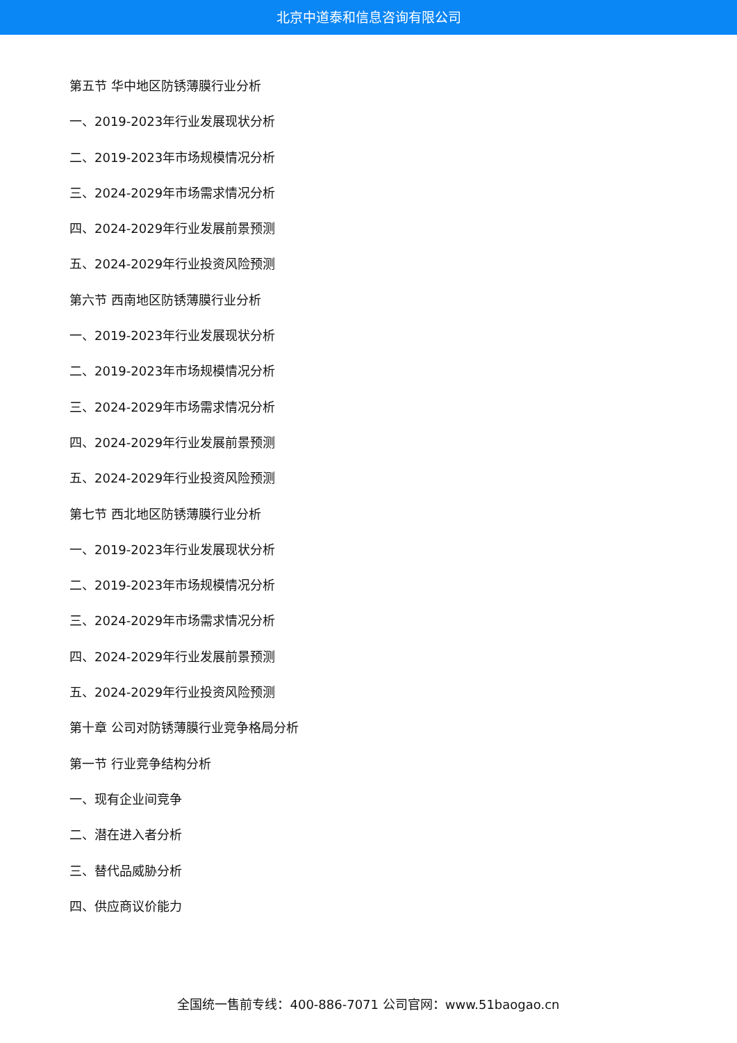北京中道泰和信息咨询有限公司
第五节 华中地区防锈薄膜行业分析
一、2019-2023年行业发展现状分析
二、2019-2023年市场规模情况分析
三、2024-2029年市场需求情况分析
四、2024-2029年行业发展前景预测
五、2024-2029年行业投资风险预测
第六节 西南地区防锈薄膜行业分析
一、2019-2023年行业发展现状分析
二、2019-2023年市场规模情况分析
三、2024-2029年市场需求情况分析
四、2024-2029年行业发展前景预测
五、2024-2029年行业投资风险预测
第七节 西北地区防锈薄膜行业分析
一、2019-2023年行业发展现状分析
二、2019-2023年市场规模情况分析
三、2024-2029年市场需求情况分析
四、2024-2029年行业发展前景预测
五、2024-2029年行业投资风险预测
第十章 公司对防锈薄膜行业竞争格局分析
第一节 行业竞争结构分析
一、现有企业间竞争
二、潜在进入者分析
三、替代品威胁分析
四、供应商议价能力
全国统一售前专线：400-886-7071 公司官网：www.51baogao.cn